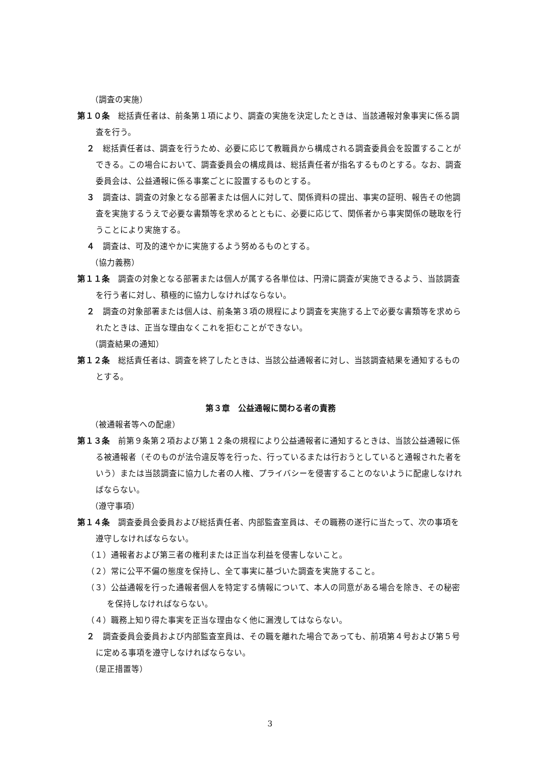（調査の実施）
第１０条　総括責任者は、前条第１項により、調査の実施を決定したときは、当該通報対象事実に係る調査を行う。
２　総括責任者は、調査を行うため、必要に応じて教職員から構成される調査委員会を設置することができる。この場合において、調査委員会の構成員は、総括責任者が指名するものとする。なお、調査委員会は、公益通報に係る事案ごとに設置するものとする。
３　調査は、調査の対象となる部署または個人に対して、関係資料の提出、事実の証明、報告その他調査を実施するうえで必要な書類等を求めるとともに、必要に応じて、関係者から事実関係の聴取を行うことにより実施する。
４　調査は、可及的速やかに実施するよう努めるものとする。
（協力義務）
第１１条　調査の対象となる部署または個人が属する各単位は、円滑に調査が実施できるよう、当該調査を行う者に対し、積極的に協力しなければならない。
２　調査の対象部署または個人は、前条第３項の規程により調査を実施する上で必要な書類等を求められたときは、正当な理由なくこれを拒むことができない。
（調査結果の通知）
第１２条　総括責任者は、調査を終了したときは、当該公益通報者に対し、当該調査結果を通知するものとする。
第３章　公益通報に関わる者の責務
（被通報者等への配慮）
第１３条　前第９条第２項および第１２条の規程により公益通報者に通知するときは、当該公益通報に係る被通報者（そのものが法令違反等を行った、行っているまたは行おうとしていると通報された者をいう）または当該調査に協力した者の人権、プライバシーを侵害することのないように配慮しなければならない。
（遵守事項）
第１４条　調査委員会委員および総括責任者、内部監査室員は、その職務の遂行に当たって、次の事項を遵守しなければならない。
（１）通報者および第三者の権利または正当な利益を侵害しないこと。
（２）常に公平不偏の態度を保持し、全て事実に基づいた調査を実施すること。
（３）公益通報を行った通報者個人を特定する情報について、本人の同意がある場合を除き、その秘密を保持しなければならない。
（４）職務上知り得た事実を正当な理由なく他に漏洩してはならない。
２　調査委員会委員および内部監査室員は、その職を離れた場合であっても、前項第４号および第５号に定める事項を遵守しなければならない。
（是正措置等）
3